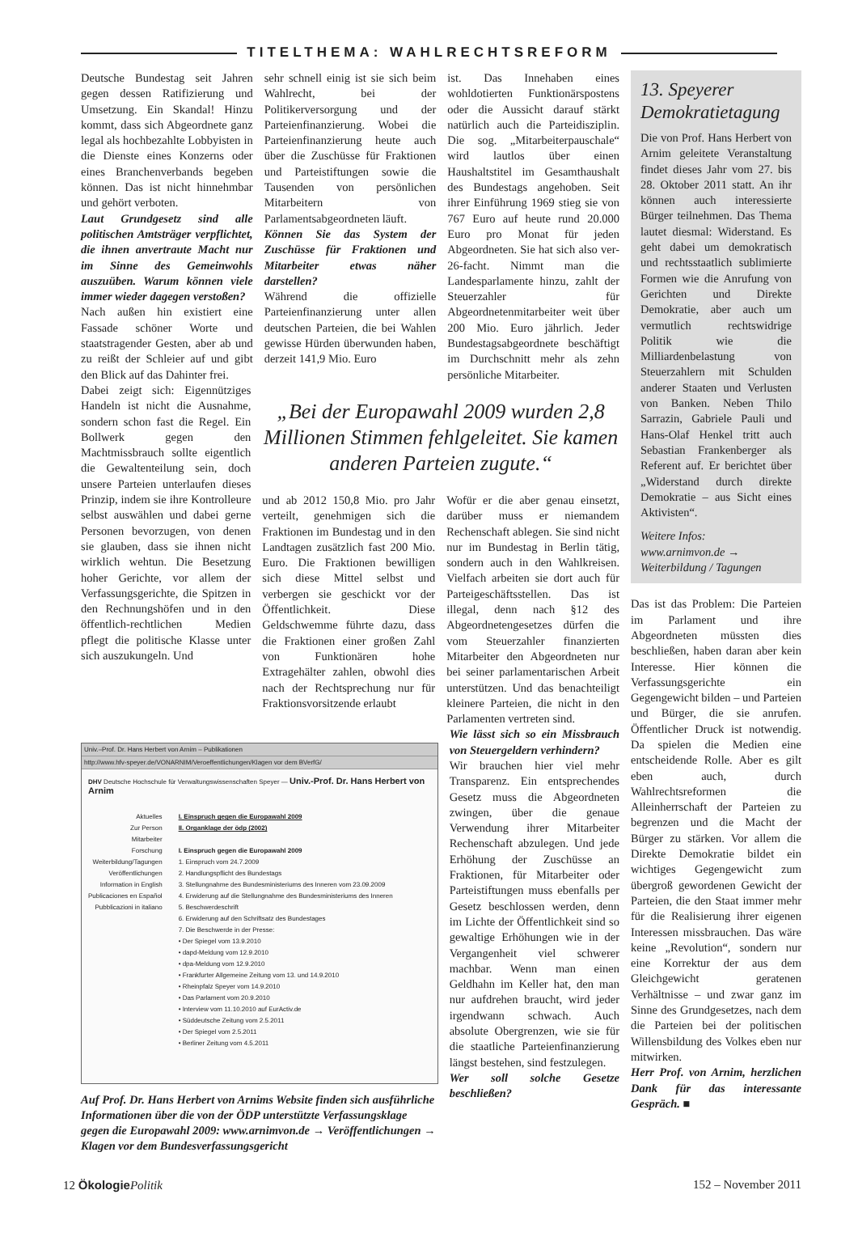TITELTHEMA: WAHLRECHTSREFORM
Deutsche Bundestag seit Jahren gegen dessen Ratifizierung und Umsetzung. Ein Skandal! Hinzu kommt, dass sich Abgeordnete ganz legal als hochbezahlte Lobbyisten in die Dienste eines Konzerns oder eines Branchenverbands begeben können. Das ist nicht hinnehmbar und gehört verboten.
Laut Grundgesetz sind alle politischen Amtsträger verpflichtet, die ihnen anvertraute Macht nur im Sinne des Gemeinwohls auszuüben. Warum können viele immer wieder dagegen verstoßen?
Nach außen hin existiert eine Fassade schöner Worte und staatstragender Gesten, aber ab und zu reißt der Schleier auf und gibt den Blick auf das Dahinter frei.
sehr schnell einig ist sie sich beim Wahlrecht, bei der Politikerversorgung und der Parteienfinanzierung. Wobei die Parteienfinanzierung heute auch über die Zuschüsse für Fraktionen und Parteistiftungen sowie die Tausenden von persönlichen Mitarbeitern von Parlamentsabgeordneten läuft.
Können Sie das System der Zuschüsse für Fraktionen und Mitarbeiter etwas näher darstellen?
Während die offizielle Parteienfinanzierung unter allen deutschen Parteien, die bei Wahlen gewisse Hürden überwunden haben, derzeit 141,9 Mio. Euro
ist. Das Innehaben eines wohldotierten Funktionärspostens oder die Aussicht darauf stärkt natürlich auch die Parteidisziplin. Die sog. „Mitarbeiterpauschale“ wird lautlos über einen Haushaltstitel im Gesamthaushalt des Bundestags angehoben. Seit ihrer Einführung 1969 stieg sie von 767 Euro auf heute rund 20.000 Euro pro Monat für jeden Abgeordneten. Sie hat sich also ver-26-facht. Nimmt man die Landesparlamente hinzu, zahlt der Steuerzahler für Abgeordnetenmitarbeiter weit über 200 Mio. Euro jährlich. Jeder Bundestagsabgeordnete beschäftigt im Durchschnitt mehr als zehn persönliche Mitarbeiter.
Dabei zeigt sich: Eigennütziges Handeln ist nicht die Ausnahme, sondern schon fast die Regel. Ein Bollwerk gegen den Machtmissbrauch sollte eigentlich die Gewaltenteilung sein, doch unsere Parteien unterlaufen dieses Prinzip, indem sie ihre Kontrolleure selbst auswählen und dabei gerne Personen bevorzugen, von denen sie glauben, dass sie ihnen nicht wirklich wehtun. Die Besetzung hoher Gerichte, vor allem der Verfassungsgerichte, die Spitzen in den Rechnungshöfen und in den öffentlich-rechtlichen Medien pflegt die politische Klasse unter sich auszukungeln. Und
„Bei der Europawahl 2009 wurden 2,8 Millionen Stimmen fehlgeleitet. Sie kamen anderen Parteien zugute.“
und ab 2012 150,8 Mio. pro Jahr verteilt, genehmigen sich die Fraktionen im Bundestag und in den Landtagen zusätzlich fast 200 Mio. Euro. Die Fraktionen bewilligen sich diese Mittel selbst und verbergen sie geschickt vor der Öffentlichkeit. Diese Geldschwemme führte dazu, dass die Fraktionen einer großen Zahl von Funktionären hohe Extragehälter zahlen, obwohl dies nach der Rechtsprechung nur für Fraktionsvorsitzende erlaubt
Wofür er die aber genau einsetzt, darüber muss er niemandem Rechenschaft ablegen. Sie sind nicht nur im Bundestag in Berlin tätig, sondern auch in den Wahlkreisen. Vielfach arbeiten sie dort auch für Parteigeschäftsstellen. Das ist illegal, denn nach §12 des Abgeordnetengesetzes dürfen die vom Steuerzahler finanzierten Mitarbeiter den Abgeordneten nur bei seiner parlamentarischen Arbeit unterstützen. Und das benachteiligt kleinere Parteien, die nicht in den Parlamenten vertreten sind.
Univ.–Prof. Dr. Hans Herbert von Arnim – Publikationen
http://www.hfv-speyer.de/VONARNIM/Veroeffentlichungen/Klagen vor dem BVerfG/
DHV Deutsche Hochschule für Verwaltungswissenschaften Speyer — Univ.-Prof. Dr. Hans Herbert von Arnim
Aktuelles
Zur Person
Mitarbeiter
Forschung
Weiterbildung/Tagungen
Veröffentlichungen
Information in English
Publicaciones en Español
Pubblicazioni in italiano
I. Einspruch gegen die Europawahl 2009
II. Organklage der ödp (2002)
I. Einspruch gegen die Europawahl 2009
1. Einspruch vom 24.7.2009
2. Handlungspflicht des Bundestags
3. Stellungnahme des Bundesministeriums des Inneren vom 23.09.2009
4. Erwiderung auf die Stellungnahme des Bundesministeriums des Inneren
5. Beschwerdeschrift
6. Erwiderung auf den Schriftsatz des Bundestages
7. Die Beschwerde in der Presse:
• Der Spiegel vom 13.9.2010
• dapd-Meldung vom 12.9.2010
• dpa-Meldung vom 12.9.2010
• Frankfurter Allgemeine Zeitung vom 13. und 14.9.2010
• Rheinpfalz Speyer vom 14.9.2010
• Das Parlament vom 20.9.2010
• Interview vom 11.10.2010 auf EurActiv.de
• Süddeutsche Zeitung vom 2.5.2011
• Der Spiegel vom 2.5.2011
• Berliner Zeitung vom 4.5.2011
Auf Prof. Dr. Hans Herbert von Arnims Website finden sich ausführliche Informationen über die von der ÖDP unterstützte Verfassungsklage gegen die Europawahl 2009: www.arnimvon.de → Veröffentlichungen → Klagen vor dem Bundesverfassungsgericht
Wie lässt sich so ein Missbrauch von Steuergeldern verhindern?
Wir brauchen hier viel mehr Transparenz. Ein entsprechendes Gesetz muss die Abgeordneten zwingen, über die genaue Verwendung ihrer Mitarbeiter Rechenschaft abzulegen. Und jede Erhöhung der Zuschüsse an Fraktionen, für Mitarbeiter oder Parteistiftungen muss ebenfalls per Gesetz beschlossen werden, denn im Lichte der Öffentlichkeit sind so gewaltige Erhöhungen wie in der Vergangenheit viel schwerer machbar. Wenn man einen Geldhahn im Keller hat, den man nur aufdrehen braucht, wird jeder irgendwann schwach. Auch absolute Obergrenzen, wie sie für die staatliche Parteienfinanzierung längst bestehen, sind festzulegen.
Wer soll solche Gesetze beschließen?
13. Speyerer Demokratietagung
Die von Prof. Hans Herbert von Arnim geleitete Veranstaltung findet dieses Jahr vom 27. bis 28. Oktober 2011 statt. An ihr können auch interessierte Bürger teilnehmen. Das Thema lautet diesmal: Widerstand. Es geht dabei um demokratisch und rechtsstaatlich sublimierte Formen wie die Anrufung von Gerichten und Direkte Demokratie, aber auch um vermutlich rechtswidrige Politik wie die Milliardenbelastung von Steuerzahlern mit Schulden anderer Staaten und Verlusten von Banken. Neben Thilo Sarrazin, Gabriele Pauli und Hans-Olaf Henkel tritt auch Sebastian Frankenberger als Referent auf. Er berichtet über „Widerstand durch direkte Demokratie – aus Sicht eines Aktivisten“.
Weitere Infos:
www.arnimvon.de →
Weiterbildung / Tagungen
Das ist das Problem: Die Parteien im Parlament und ihre Abgeordneten müssten dies beschließen, haben daran aber kein Interesse. Hier können die Verfassungsgerichte ein Gegengewicht bilden – und Parteien und Bürger, die sie anrufen. Öffentlicher Druck ist notwendig. Da spielen die Medien eine entscheidende Rolle. Aber es gilt eben auch, durch Wahlrechtsreformen die Alleinherrschaft der Parteien zu begrenzen und die Macht der Bürger zu stärken. Vor allem die Direkte Demokratie bildet ein wichtiges Gegengewicht zum übergroß gewordenen Gewicht der Parteien, die den Staat immer mehr für die Realisierung ihrer eigenen Interessen missbrauchen. Das wäre keine „Revolution“, sondern nur eine Korrektur der aus dem Gleichgewicht geratenen Verhältnisse – und zwar ganz im Sinne des Grundgesetzes, nach dem die Parteien bei der politischen Willensbildung des Volkes eben nur mitwirken.
Herr Prof. von Arnim, herzlichen Dank für das interessante Gespräch. ■
12 Ökologie Politik 152 – November 2011